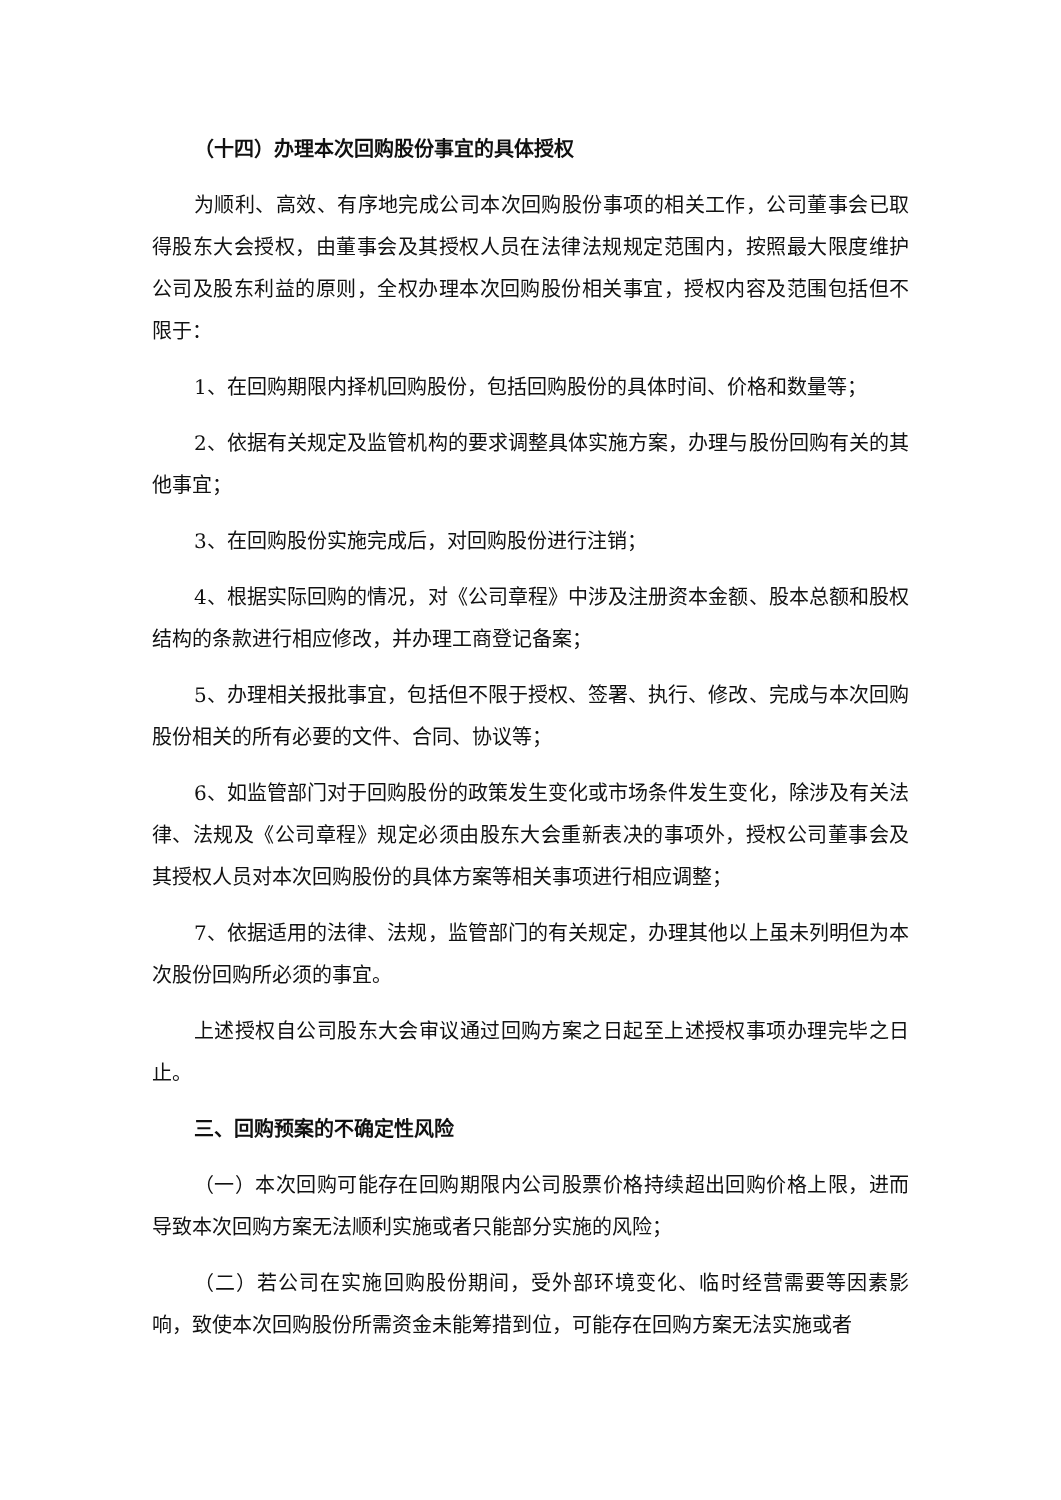（十四）办理本次回购股份事宜的具体授权
为顺利、高效、有序地完成公司本次回购股份事项的相关工作，公司董事会已取得股东大会授权，由董事会及其授权人员在法律法规规定范围内，按照最大限度维护公司及股东利益的原则，全权办理本次回购股份相关事宜，授权内容及范围包括但不限于：
1、在回购期限内择机回购股份，包括回购股份的具体时间、价格和数量等；
2、依据有关规定及监管机构的要求调整具体实施方案，办理与股份回购有关的其他事宜；
3、在回购股份实施完成后，对回购股份进行注销；
4、根据实际回购的情况，对《公司章程》中涉及注册资本金额、股本总额和股权结构的条款进行相应修改，并办理工商登记备案；
5、办理相关报批事宜，包括但不限于授权、签署、执行、修改、完成与本次回购股份相关的所有必要的文件、合同、协议等；
6、如监管部门对于回购股份的政策发生变化或市场条件发生变化，除涉及有关法律、法规及《公司章程》规定必须由股东大会重新表决的事项外，授权公司董事会及其授权人员对本次回购股份的具体方案等相关事项进行相应调整；
7、依据适用的法律、法规，监管部门的有关规定，办理其他以上虽未列明但为本次股份回购所必须的事宜。
上述授权自公司股东大会审议通过回购方案之日起至上述授权事项办理完毕之日止。
三、回购预案的不确定性风险
（一）本次回购可能存在回购期限内公司股票价格持续超出回购价格上限，进而导致本次回购方案无法顺利实施或者只能部分实施的风险；
（二）若公司在实施回购股份期间，受外部环境变化、临时经营需要等因素影响，致使本次回购股份所需资金未能筹措到位，可能存在回购方案无法实施或者